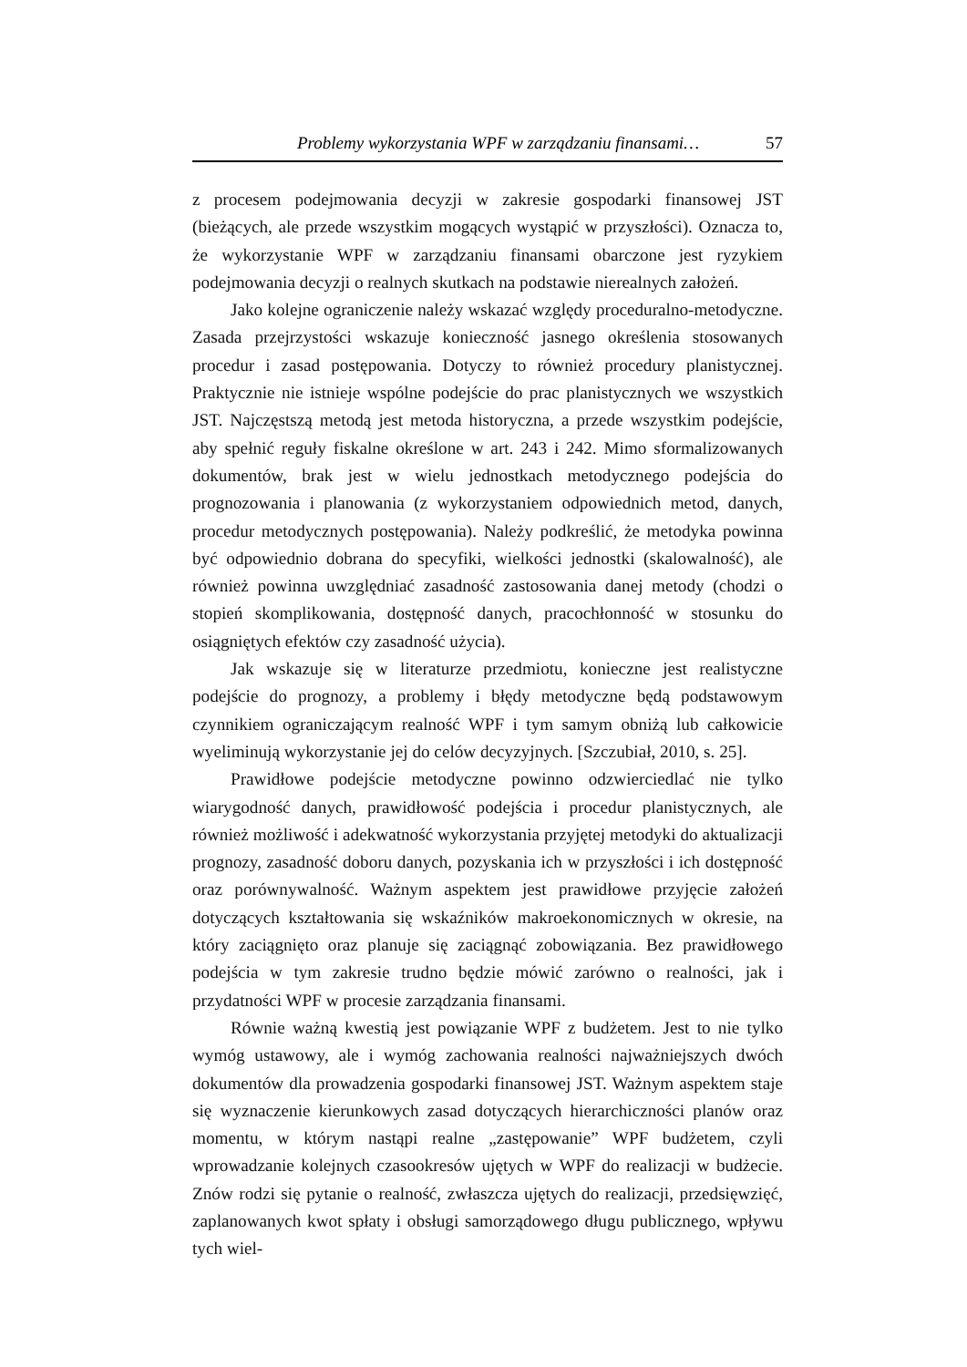Problemy wykorzystania WPF w zarządzaniu finansami… 57
z procesem podejmowania decyzji w zakresie gospodarki finansowej JST (bieżących, ale przede wszystkim mogących wystąpić w przyszłości). Oznacza to, że wykorzystanie WPF w zarządzaniu finansami obarczone jest ryzykiem podejmowania decyzji o realnych skutkach na podstawie nierealnych założeń.
Jako kolejne ograniczenie należy wskazać względy proceduralno-metodyczne. Zasada przejrzystości wskazuje konieczność jasnego określenia stosowanych procedur i zasad postępowania. Dotyczy to również procedury planistycznej. Praktycznie nie istnieje wspólne podejście do prac planistycznych we wszystkich JST. Najczęstszą metodą jest metoda historyczna, a przede wszystkim podejście, aby spełnić reguły fiskalne określone w art. 243 i 242. Mimo sformalizowanych dokumentów, brak jest w wielu jednostkach metodycznego podejścia do prognozowania i planowania (z wykorzystaniem odpowiednich metod, danych, procedur metodycznych postępowania). Należy podkreślić, że metodyka powinna być odpowiednio dobrana do specyfiki, wielkości jednostki (skalowalność), ale również powinna uwzględniać zasadność zastosowania danej metody (chodzi o stopień skomplikowania, dostępność danych, pracochłonność w stosunku do osiągniętych efektów czy zasadność użycia).
Jak wskazuje się w literaturze przedmiotu, konieczne jest realistyczne podejście do prognozy, a problemy i błędy metodyczne będą podstawowym czynnikiem ograniczającym realność WPF i tym samym obniżą lub całkowicie wyeliminują wykorzystanie jej do celów decyzyjnych. [Szczubiał, 2010, s. 25].
Prawidłowe podejście metodyczne powinno odzwierciedlać nie tylko wiarygodność danych, prawidłowość podejścia i procedur planistycznych, ale również możliwość i adekwatność wykorzystania przyjętej metodyki do aktualizacji prognozy, zasadność doboru danych, pozyskania ich w przyszłości i ich dostępność oraz porównywalność. Ważnym aspektem jest prawidłowe przyjęcie założeń dotyczących kształtowania się wskaźników makroekonomicznych w okresie, na który zaciągnięto oraz planuje się zaciągnąć zobowiązania. Bez prawidłowego podejścia w tym zakresie trudno będzie mówić zarówno o realności, jak i przydatności WPF w procesie zarządzania finansami.
Równie ważną kwestią jest powiązanie WPF z budżetem. Jest to nie tylko wymóg ustawowy, ale i wymóg zachowania realności najważniejszych dwóch dokumentów dla prowadzenia gospodarki finansowej JST. Ważnym aspektem staje się wyznaczenie kierunkowych zasad dotyczących hierarchiczności planów oraz momentu, w którym nastąpi realne „zastępowanie” WPF budżetem, czyli wprowadzanie kolejnych czasookresów ujętych w WPF do realizacji w budżecie. Znów rodzi się pytanie o realność, zwłaszcza ujętych do realizacji, przedsięwzięć, zaplanowanych kwot spłaty i obsługi samorządowego długu publicznego, wpływu tych wiel-